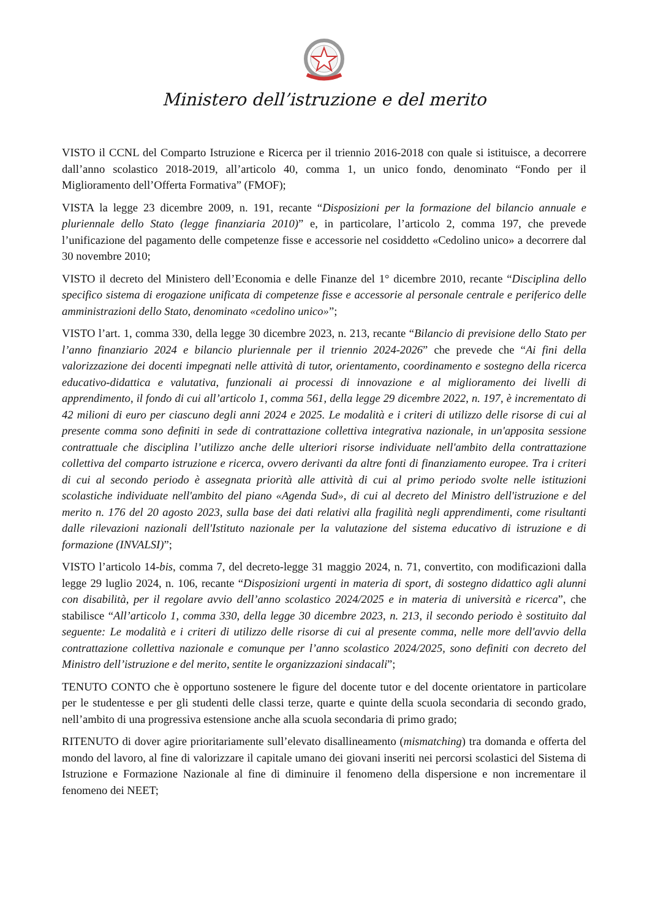Ministero dell’istruzione e del merito
VISTO il CCNL del Comparto Istruzione e Ricerca per il triennio 2016-2018 con quale si istituisce, a decorrere dall’anno scolastico 2018-2019, all’articolo 40, comma 1, un unico fondo, denominato “Fondo per il Miglioramento dell’Offerta Formativa” (FMOF);
VISTA la legge 23 dicembre 2009, n. 191, recante “Disposizioni per la formazione del bilancio annuale e pluriennale dello Stato (legge finanziaria 2010)” e, in particolare, l’articolo 2, comma 197, che prevede l’unificazione del pagamento delle competenze fisse e accessorie nel cosiddetto «Cedolino unico» a decorrere dal 30 novembre 2010;
VISTO il decreto del Ministero dell’Economia e delle Finanze del 1° dicembre 2010, recante “Disciplina dello specifico sistema di erogazione unificata di competenze fisse e accessorie al personale centrale e periferico delle amministrazioni dello Stato, denominato «cedolino unico»”;
VISTO l’art. 1, comma 330, della legge 30 dicembre 2023, n. 213, recante “Bilancio di previsione dello Stato per l’anno finanziario 2024 e bilancio pluriennale per il triennio 2024-2026” che prevede che “Ai fini della valorizzazione dei docenti impegnati nelle attività di tutor, orientamento, coordinamento e sostegno della ricerca educativo-didattica e valutativa, funzionali ai processi di innovazione e al miglioramento dei livelli di apprendimento, il fondo di cui all’articolo 1, comma 561, della legge 29 dicembre 2022, n. 197, è incrementato di 42 milioni di euro per ciascuno degli anni 2024 e 2025. Le modalità e i criteri di utilizzo delle risorse di cui al presente comma sono definiti in sede di contrattazione collettiva integrativa nazionale, in un'apposita sessione contrattuale che disciplina l’utilizzo anche delle ulteriori risorse individuate nell'ambito della contrattazione collettiva del comparto istruzione e ricerca, ovvero derivanti da altre fonti di finanziamento europee. Tra i criteri di cui al secondo periodo è assegnata priorità alle attività di cui al primo periodo svolte nelle istituzioni scolastiche individuate nell'ambito del piano «Agenda Sud», di cui al decreto del Ministro dell'istruzione e del merito n. 176 del 20 agosto 2023, sulla base dei dati relativi alla fragilità negli apprendimenti, come risultanti dalle rilevazioni nazionali dell'Istituto nazionale per la valutazione del sistema educativo di istruzione e di formazione (INVALSI)”;
VISTO l’articolo 14-bis, comma 7, del decreto-legge 31 maggio 2024, n. 71, convertito, con modificazioni dalla legge 29 luglio 2024, n. 106, recante “Disposizioni urgenti in materia di sport, di sostegno didattico agli alunni con disabilità, per il regolare avvio dell’anno scolastico 2024/2025 e in materia di università e ricerca”, che stabilisce “All’articolo 1, comma 330, della legge 30 dicembre 2023, n. 213, il secondo periodo è sostituito dal seguente: Le modalità e i criteri di utilizzo delle risorse di cui al presente comma, nelle more dell'avvio della contrattazione collettiva nazionale e comunque per l’anno scolastico 2024/2025, sono definiti con decreto del Ministro dell’istruzione e del merito, sentite le organizzazioni sindacali”;
TENUTO CONTO che è opportuno sostenere le figure del docente tutor e del docente orientatore in particolare per le studentesse e per gli studenti delle classi terze, quarte e quinte della scuola secondaria di secondo grado, nell’ambito di una progressiva estensione anche alla scuola secondaria di primo grado;
RITENUTO di dover agire prioritariamente sull’elevato disallineamento (mismatching) tra domanda e offerta del mondo del lavoro, al fine di valorizzare il capitale umano dei giovani inseriti nei percorsi scolastici del Sistema di Istruzione e Formazione Nazionale al fine di diminuire il fenomeno della dispersione e non incrementare il fenomeno dei NEET;